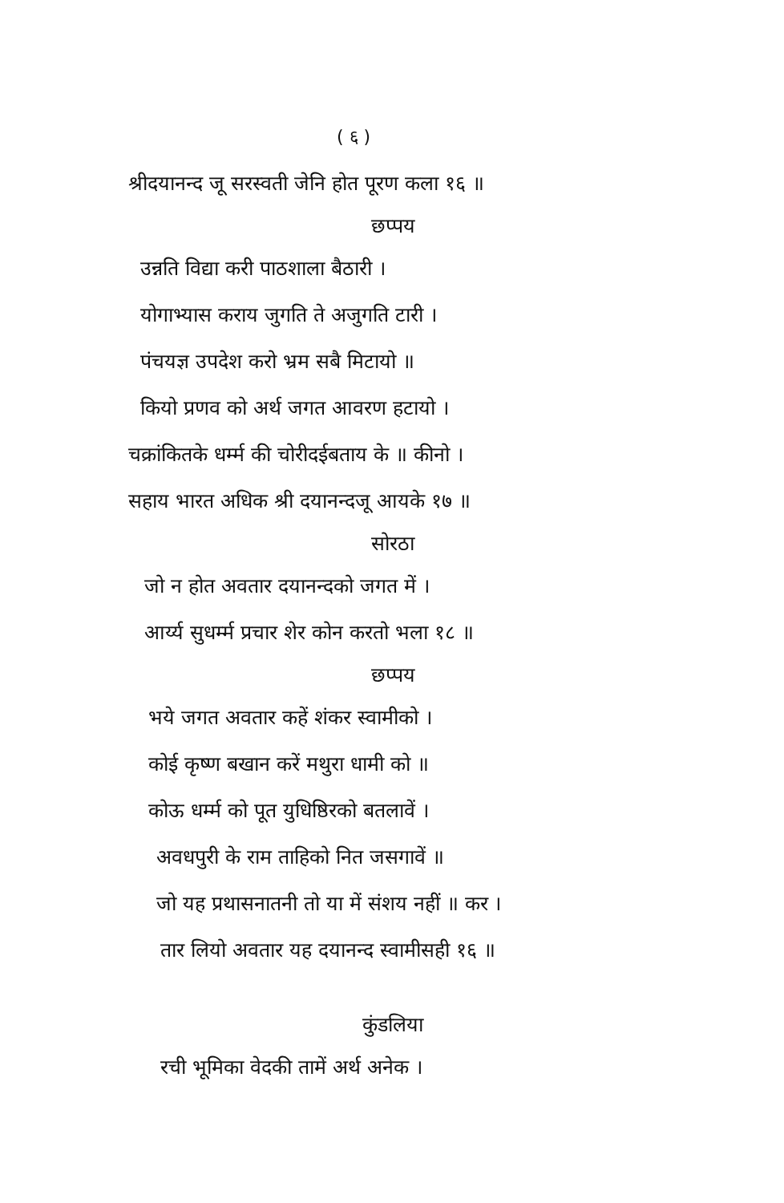( ६ )
श्रीदयानन्द जू सरस्वती जेनि होत पूरण कला १६ ॥
छप्पय
उन्नति विद्या करी पाठशाला बैठारी ।
योगाभ्यास कराय जुगति ते अजुगति टारी ।
पंचयज्ञ उपदेश करो भ्रम सबै मिटायो ॥
कियो प्रणव को अर्थ जगत आवरण हटायो ।
चक्रांकितके धर्म्म की चोरीदईबताय के ॥ कीनो ।
सहाय भारत अधिक श्री दयानन्दजू आयके १७ ॥
सोरठा
जो न होत अवतार दयानन्दको जगत में ।
आर्य्य सुधर्म्म प्रचार शेर कोन करतो भला १८ ॥
छप्पय
भये जगत अवतार कहें शंकर स्वामीको ।
कोई कृष्ण बखान करें मथुरा धामी को ॥
कोऊ धर्म्म को पूत युधिष्ठिरको बतलावें ।
अवधपुरी के राम ताहिको नित जसगावें ॥
जो यह प्रथासनातनी तो या में संशय नहीं ॥ कर ।
तार लियो अवतार यह दयानन्द स्वामीसही १६ ॥
कुंडलिया
रची भूमिका वेदकी तामें अर्थ अनेक ।